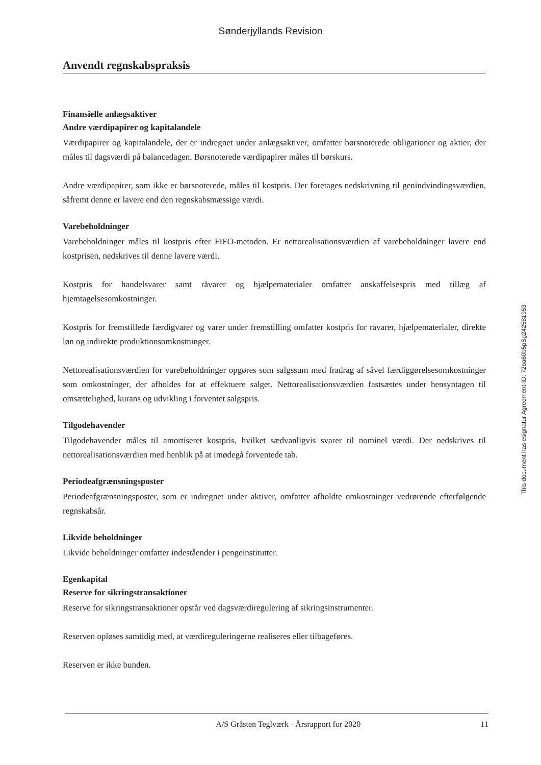Sønderjyllands Revision
Anvendt regnskabspraksis
Finansielle anlægsaktiver
Andre værdipapirer og kapitalandele
Værdipapirer og kapitalandele, der er indregnet under anlægsaktiver, omfatter børsnoterede obligationer og aktier, der måles til dagsværdi på balancedagen. Børsnoterede værdipapirer måles til børskurs.
Andre værdipapirer, som ikke er børsnoterede, måles til kostpris. Der foretages nedskrivning til genindvindingsværdien, såfremt denne er lavere end den regnskabsmæssige værdi.
Varebeholdninger
Varebeholdninger måles til kostpris efter FIFO-metoden. Er nettorealisationsværdien af varebeholdninger lavere end kostprisen, nedskrives til denne lavere værdi.
Kostpris for handelsvarer samt råvarer og hjælpematerialer omfatter anskaffelsespris med tillæg af hjemtagelsesomkostninger.
Kostpris for fremstillede færdigvarer og varer under fremstilling omfatter kostpris for råvarer, hjælpematerialer, direkte løn og indirekte produktionsomkostninger.
Nettorealisationsværdien for varebeholdninger opgøres som salgssum med fradrag af såvel færdiggørelsesomkostninger som omkostninger, der afholdes for at effektuere salget. Nettorealisationsværdien fastsættes under hensyntagen til omsættelighed, kurans og udvikling i forventet salgspris.
Tilgodehavender
Tilgodehavender måles til amortiseret kostpris, hvilket sædvanligvis svarer til nominel værdi. Der nedskrives til nettorealisationsværdien med henblik på at imødegå forventede tab.
Periodeafgrænsningsposter
Periodeafgrænsningsposter, som er indregnet under aktiver, omfatter afholdte omkostninger vedrørende efterfølgende regnskabsår.
Likvide beholdninger
Likvide beholdninger omfatter indeståender i pengeinstitutter.
Egenkapital
Reserve for sikringstransaktioner
Reserve for sikringstransaktioner opstår ved dagsværdiregulering af sikringsinstrumenter.
Reserven opløses samtidig med, at værdireguleringerne realiseres eller tilbageføres.
Reserven er ikke bunden.
This document has esignatur Agreement-ID: 72ba60b5pSg242581953
A/S Gråsten Teglværk · Årsrapport for 2020 11